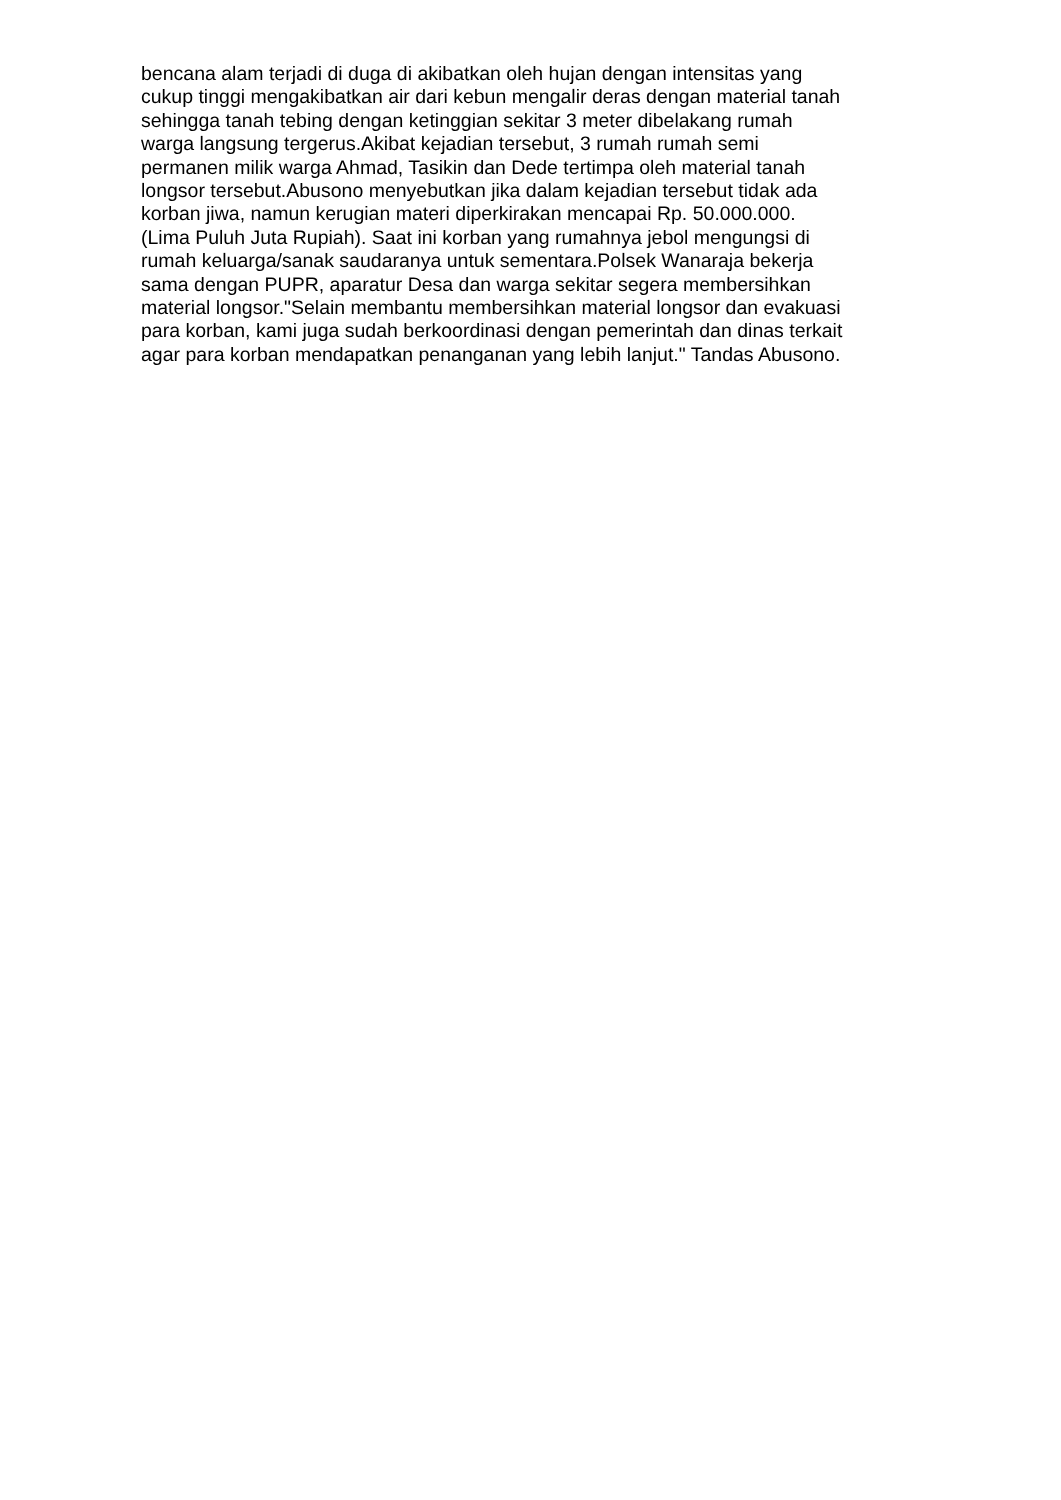bencana alam terjadi di duga di akibatkan oleh hujan dengan intensitas yang
cukup tinggi mengakibatkan air dari kebun mengalir deras dengan material tanah
sehingga tanah tebing dengan ketinggian sekitar 3 meter dibelakang rumah
warga langsung tergerus.Akibat kejadian tersebut, 3 rumah rumah semi
permanen milik warga Ahmad, Tasikin dan Dede tertimpa oleh material tanah
longsor tersebut.Abusono menyebutkan jika dalam kejadian tersebut tidak ada
korban jiwa, namun kerugian materi diperkirakan mencapai Rp. 50.000.000.
(Lima Puluh Juta Rupiah). Saat ini korban yang rumahnya jebol mengungsi di
rumah keluarga/sanak saudaranya untuk sementara.Polsek Wanaraja bekerja
sama dengan PUPR, aparatur Desa dan warga sekitar segera membersihkan
material longsor."Selain membantu membersihkan material longsor dan evakuasi
para korban, kami juga sudah berkoordinasi dengan pemerintah dan dinas terkait
agar para korban mendapatkan penanganan yang lebih lanjut." Tandas Abusono.